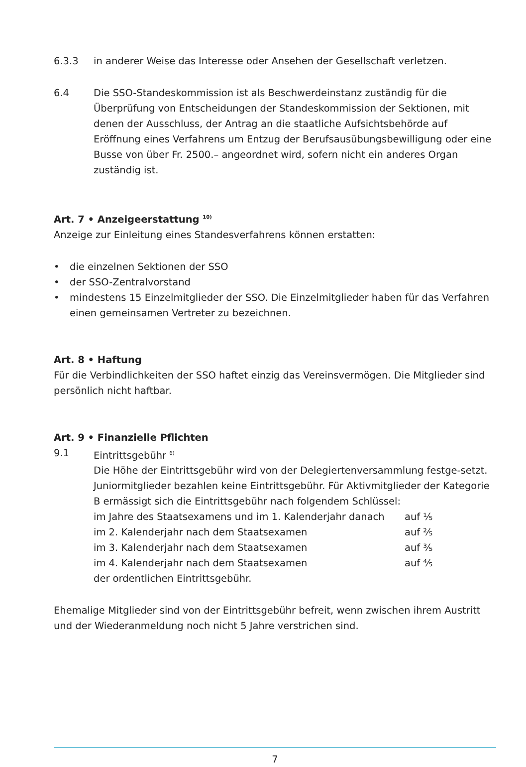6.3.3 in anderer Weise das Interesse oder Ansehen der Gesellschaft verletzen.
6.4 Die SSO-Standeskommission ist als Beschwerdeinstanz zuständig für die Überprüfung von Entscheidungen der Standeskommission der Sektionen, mit denen der Ausschluss, der Antrag an die staatliche Aufsichtsbehörde auf Eröffnung eines Verfahrens um Entzug der Berufsausübungsbewilligung oder eine Busse von über Fr. 2500.– angeordnet wird, sofern nicht ein anderes Organ zuständig ist.
Art. 7 • Anzeigeerstattung <sup>10)</sup>
Anzeige zur Einleitung eines Standesverfahrens können erstatten:
• die einzelnen Sektionen der SSO
• der SSO-Zentralvorstand
• mindestens 15 Einzelmitglieder der SSO. Die Einzelmitglieder haben für das Verfahren einen gemeinsamen Vertreter zu bezeichnen.
Art. 8 • Haftung
Für die Verbindlichkeiten der SSO haftet einzig das Vereinsvermögen. Die Mitglieder sind persönlich nicht haftbar.
Art. 9 • Finanzielle Pflichten
9.1 Eintrittsgebühr <sup>6)</sup>
Die Höhe der Eintrittsgebühr wird von der Delegiertenversammlung festge-setzt. Juniormitglieder bezahlen keine Eintrittsgebühr. Für Aktivmitglieder der Kategorie B ermässigt sich die Eintrittsgebühr nach folgendem Schlüssel:
im Jahre des Staatsexamens und im 1. Kalenderjahr danach
auf ¹⁄₅
im 2. Kalenderjahr nach dem Staatsexamen auf ²⁄₅
im 3. Kalenderjahr nach dem Staatsexamen auf ³⁄₅
im 4. Kalenderjahr nach dem Staatsexamen auf ⁴⁄₅
der ordentlichen Eintrittsgebühr.
Ehemalige Mitglieder sind von der Eintrittsgebühr befreit, wenn zwischen ihrem Austritt und der Wiederanmeldung noch nicht 5 Jahre verstrichen sind.
7